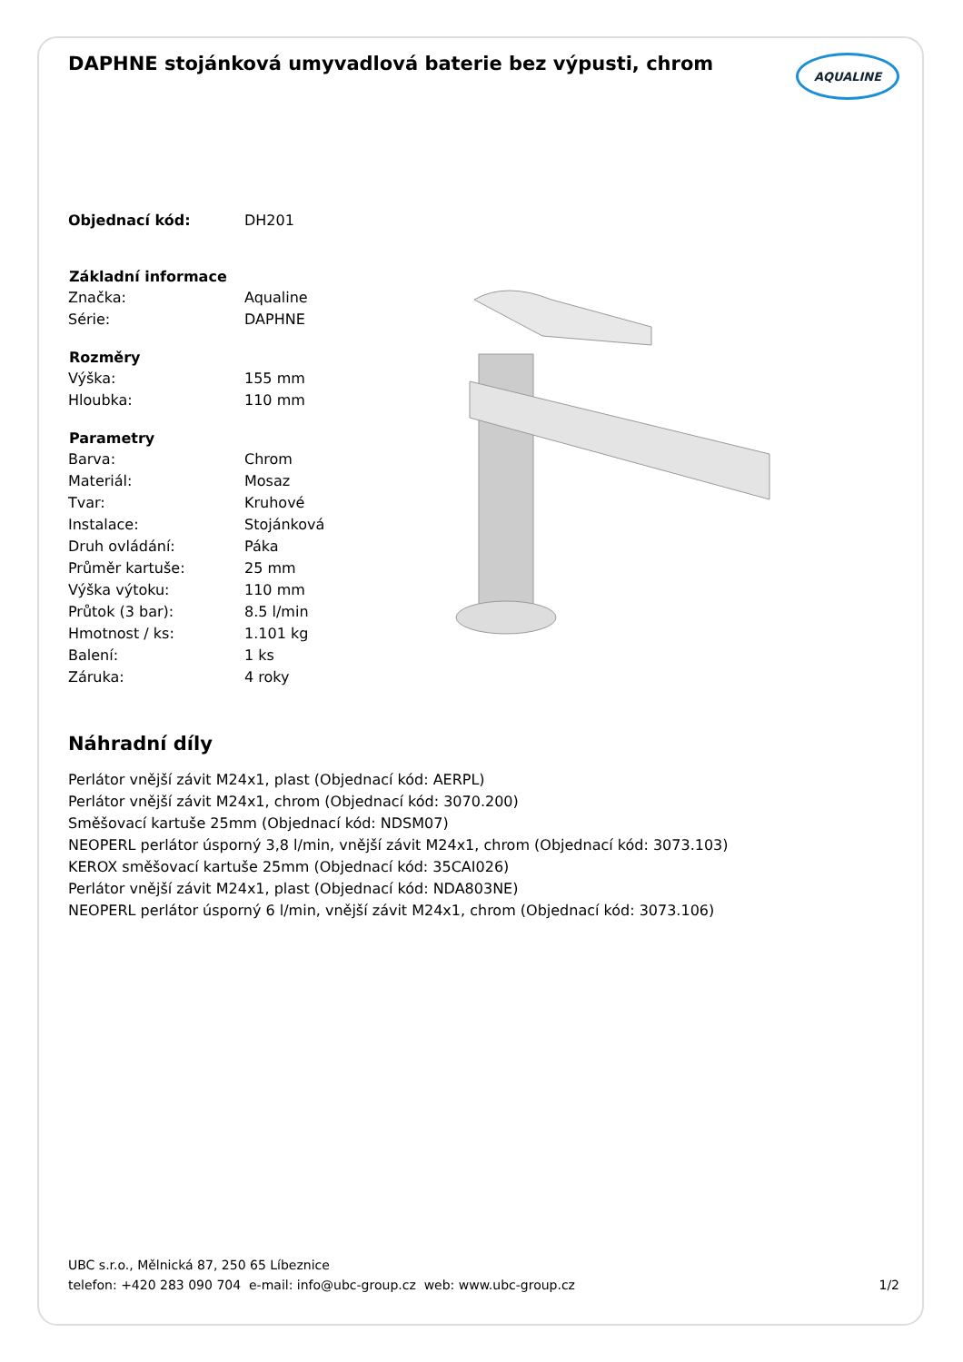DAPHNE stojánková umyvadlová baterie bez výpusti, chrom
AQUALINE
| Objednací kód: | DH201 |
| Základní informace | |
| Značka: | Aqualine |
| Série: | DAPHNE |
| Rozměry | |
| Výška: | 155 mm |
| Hloubka: | 110 mm |
| Parametry | |
| Barva: | Chrom |
| Materiál: | Mosaz |
| Tvar: | Kruhové |
| Instalace: | Stojánková |
| Druh ovládání: | Páka |
| Průměr kartuše: | 25 mm |
| Výška výtoku: | 110 mm |
| Průtok (3 bar): | 8.5 l/min |
| Hmotnost / ks: | 1.101 kg |
| Balení: | 1 ks |
| Záruka: | 4 roky |
Náhradní díly
Perlátor vnější závit M24x1, plast (Objednací kód: AERPL)
Perlátor vnější závit M24x1, chrom (Objednací kód: 3070.200)
Směšovací kartuše 25mm (Objednací kód: NDSM07)
NEOPERL perlátor úsporný 3,8 l/min, vnější závit M24x1, chrom (Objednací kód: 3073.103)
KEROX směšovací kartuše 25mm (Objednací kód: 35CAI026)
Perlátor vnější závit M24x1, plast (Objednací kód: NDA803NE)
NEOPERL perlátor úsporný 6 l/min, vnější závit M24x1, chrom (Objednací kód: 3073.106)
UBC s.r.o., Mělnická 87, 250 65 Líbeznice
telefon: +420 283 090 704 e-mail: info@ubc-group.cz web: www.ubc-group.cz
1/2